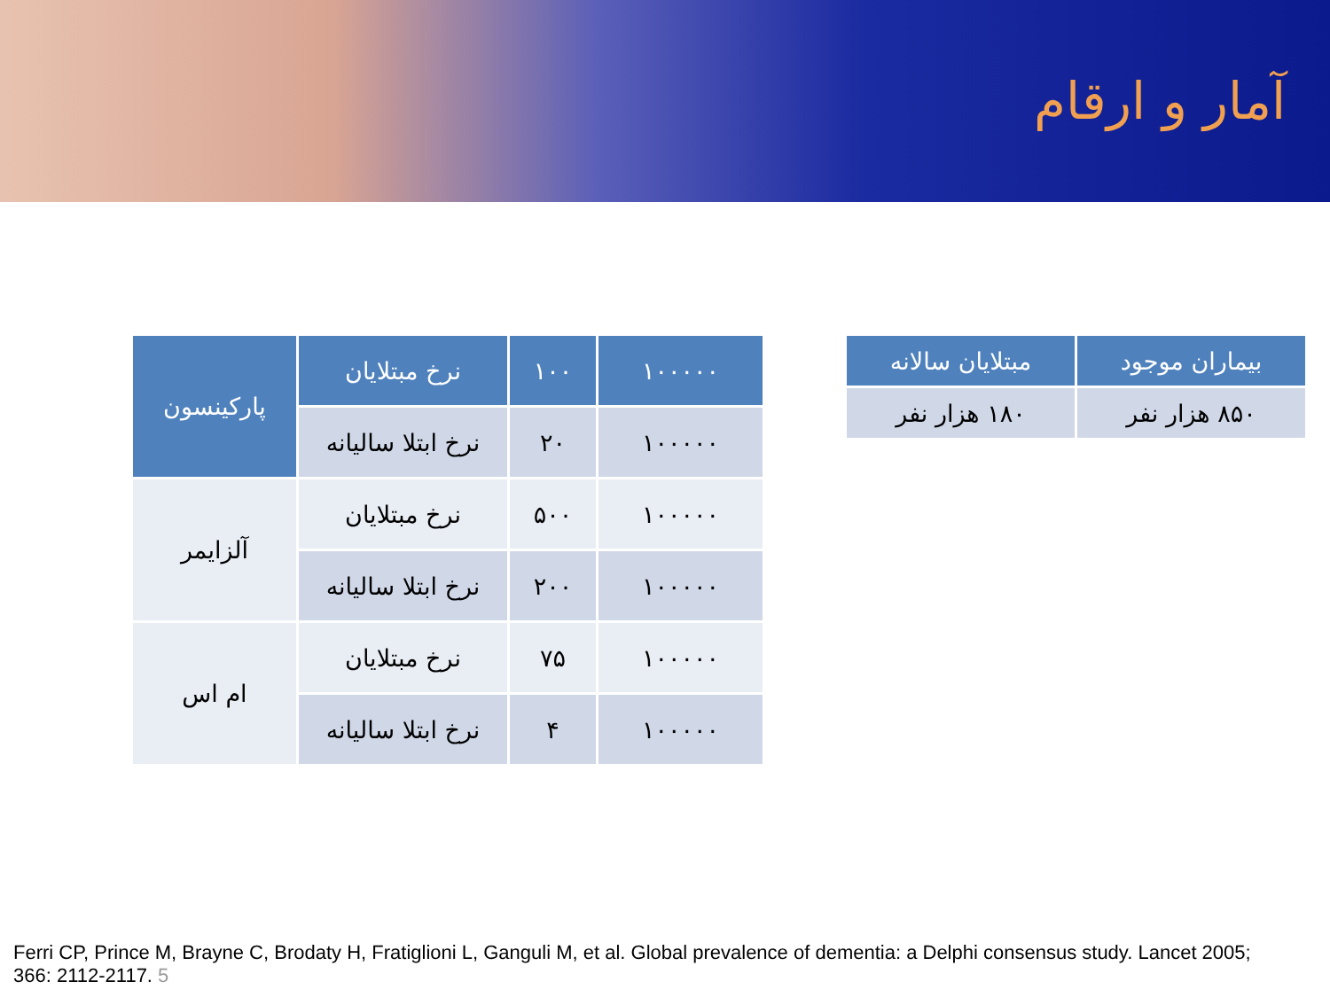آمار و ارقام
| ۱۰۰۰۰۰ | ۱۰۰ | نرخ مبتلایان | پارکینسون |
| --- | --- | --- | --- |
| ۱۰۰۰۰۰ | ۲۰ | نرخ ابتلا سالیانه | |
| ۱۰۰۰۰۰ | ۵۰۰ | نرخ مبتلایان | آلزایمر |
| ۱۰۰۰۰۰ | ۲۰۰ | نرخ ابتلا سالیانه | |
| ۱۰۰۰۰۰ | ۷۵ | نرخ مبتلایان | ام اس |
| ۱۰۰۰۰۰ | ۴ | نرخ ابتلا سالیانه | |
| بیماران موجود | مبتلایان سالانه |
| --- | --- |
| ۸۵۰ هزار نفر | ۱۸۰ هزار نفر |
Ferri CP, Prince M, Brayne C, Brodaty H, Fratiglioni L, Ganguli M, et al. Global prevalence of dementia: a Delphi consensus study. Lancet 2005; 366: 2112-2117. 5